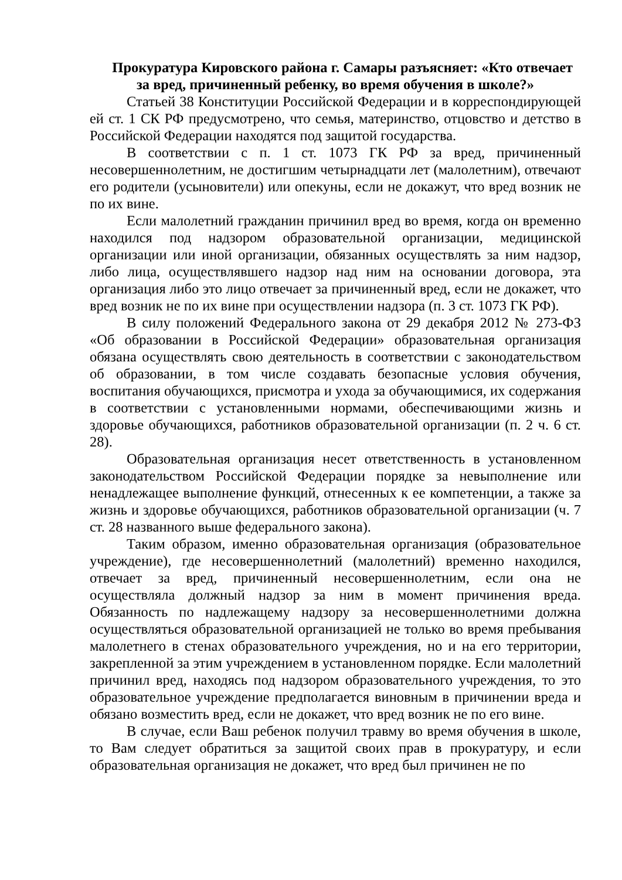Прокуратура Кировского района г. Самары разъясняет: «Кто отвечает за вред, причиненный ребенку, во время обучения в школе?»
Статьей 38 Конституции Российской Федерации и в корреспондирующей ей ст. 1 СК РФ предусмотрено, что семья, материнство, отцовство и детство в Российской Федерации находятся под защитой государства.
В соответствии с п. 1 ст. 1073 ГК РФ за вред, причиненный несовершеннолетним, не достигшим четырнадцати лет (малолетним), отвечают его родители (усыновители) или опекуны, если не докажут, что вред возник не по их вине.
Если малолетний гражданин причинил вред во время, когда он временно находился под надзором образовательной организации, медицинской организации или иной организации, обязанных осуществлять за ним надзор, либо лица, осуществлявшего надзор над ним на основании договора, эта организация либо это лицо отвечает за причиненный вред, если не докажет, что вред возник не по их вине при осуществлении надзора (п. 3 ст. 1073 ГК РФ).
В силу положений Федерального закона от 29 декабря 2012 № 273-ФЗ «Об образовании в Российской Федерации» образовательная организация обязана осуществлять свою деятельность в соответствии с законодательством об образовании, в том числе создавать безопасные условия обучения, воспитания обучающихся, присмотра и ухода за обучающимися, их содержания в соответствии с установленными нормами, обеспечивающими жизнь и здоровье обучающихся, работников образовательной организации (п. 2 ч. 6 ст. 28).
Образовательная организация несет ответственность в установленном законодательством Российской Федерации порядке за невыполнение или ненадлежащее выполнение функций, отнесенных к ее компетенции, а также за жизнь и здоровье обучающихся, работников образовательной организации (ч. 7 ст. 28 названного выше федерального закона).
Таким образом, именно образовательная организация (образовательное учреждение), где несовершеннолетний (малолетний) временно находился, отвечает за вред, причиненный несовершеннолетним, если она не осуществляла должный надзор за ним в момент причинения вреда. Обязанность по надлежащему надзору за несовершеннолетними должна осуществляться образовательной организацией не только во время пребывания малолетнего в стенах образовательного учреждения, но и на его территории, закрепленной за этим учреждением в установленном порядке. Если малолетний причинил вред, находясь под надзором образовательного учреждения, то это образовательное учреждение предполагается виновным в причинении вреда и обязано возместить вред, если не докажет, что вред возник не по его вине.
В случае, если Ваш ребенок получил травму во время обучения в школе, то Вам следует обратиться за защитой своих прав в прокуратуру, и если образовательная организация не докажет, что вред был причинен не по